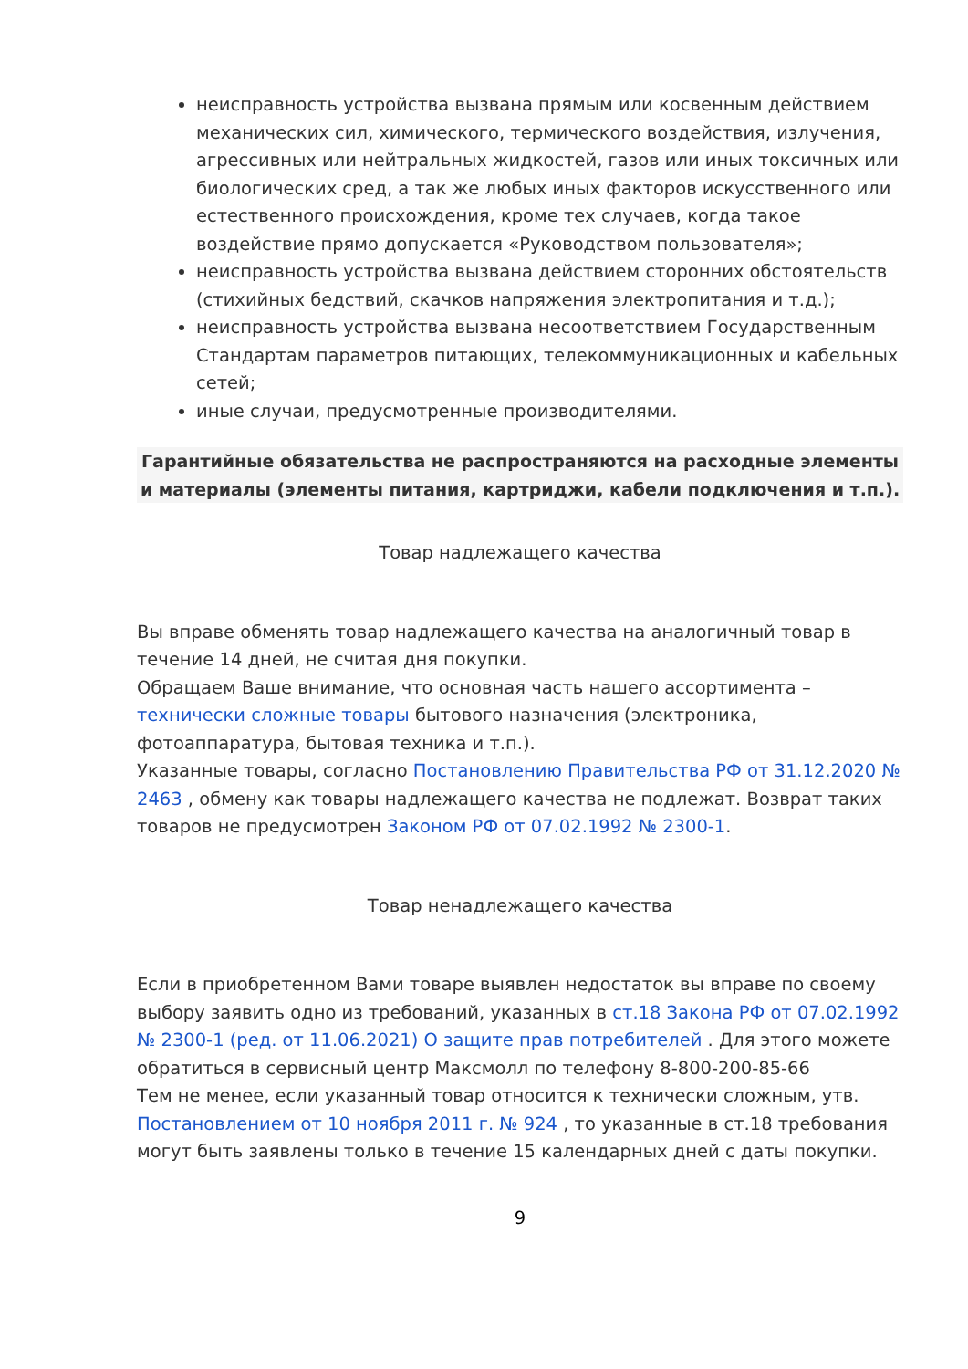неисправность устройства вызвана прямым или косвенным действием механических сил, химического, термического воздействия, излучения, агрессивных или нейтральных жидкостей, газов или иных токсичных или биологических сред, а так же любых иных факторов искусственного или естественного происхождения, кроме тех случаев, когда такое воздействие прямо допускается «Руководством пользователя»;
неисправность устройства вызвана действием сторонних обстоятельств (стихийных бедствий, скачков напряжения электропитания и т.д.);
неисправность устройства вызвана несоответствием Государственным Стандартам параметров питающих, телекоммуникационных и кабельных сетей;
иные случаи, предусмотренные производителями.
Гарантийные обязательства не распространяются на расходные элементы и материалы (элементы питания, картриджи, кабели подключения и т.п.).
Товар надлежащего качества
Вы вправе обменять товар надлежащего качества на аналогичный товар в течение 14 дней, не считая дня покупки.
Обращаем Ваше внимание, что основная часть нашего ассортимента – технически сложные товары бытового назначения (электроника, фотоаппаратура, бытовая техника и т.п.).
Указанные товары, согласно Постановлению Правительства РФ от 31.12.2020 № 2463 , обмену как товары надлежащего качества не подлежат. Возврат таких товаров не предусмотрен Законом РФ от 07.02.1992 № 2300-1.
Товар ненадлежащего качества
Если в приобретенном Вами товаре выявлен недостаток вы вправе по своему выбору заявить одно из требований, указанных в ст.18 Закона РФ от 07.02.1992 № 2300-1 (ред. от 11.06.2021) О защите прав потребителей . Для этого можете обратиться в сервисный центр Максмолл по телефону 8-800-200-85-66
Тем не менее, если указанный товар относится к технически сложным, утв. Постановлением от 10 ноября 2011 г. № 924 , то указанные в ст.18 требования могут быть заявлены только в течение 15 календарных дней с даты покупки.
9